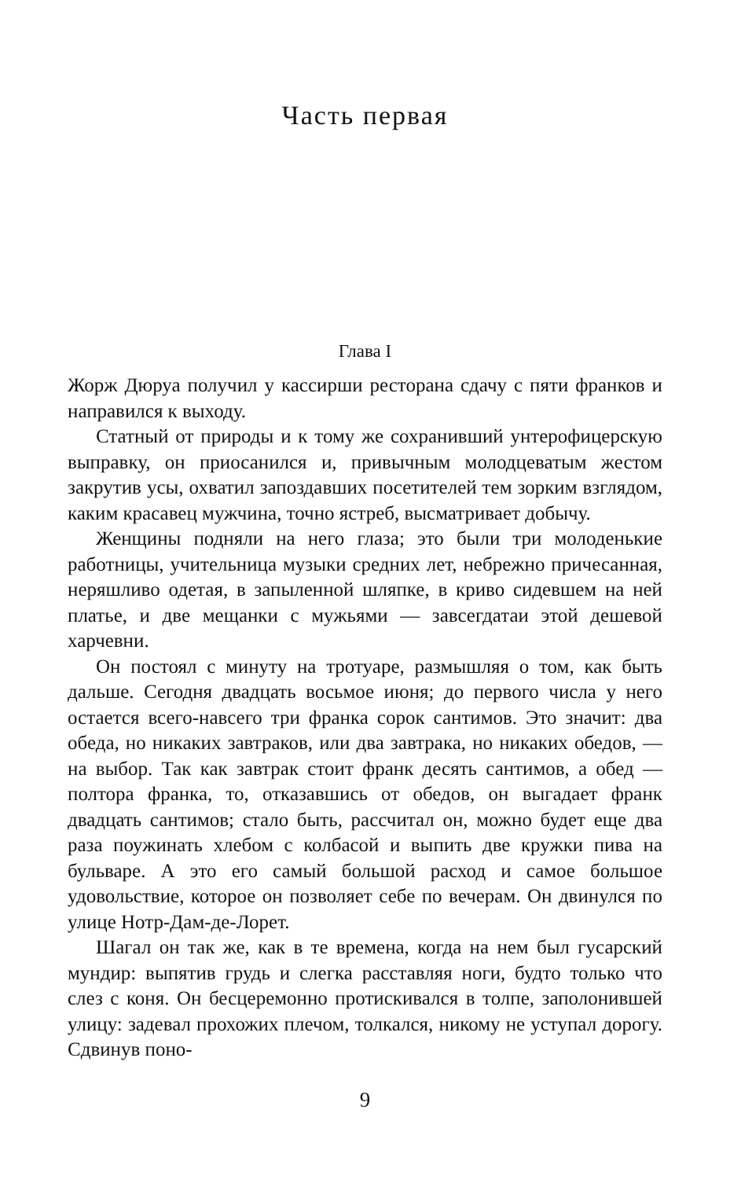Часть первая
Глава I
Жорж Дюруа получил у кассирши ресторана сдачу с пяти франков и направился к выходу.
Статный от природы и к тому же сохранивший унтерофицерскую выправку, он приосанился и, привычным молодцеватым жестом закрутив усы, охватил запоздавших посетителей тем зорким взглядом, каким красавец мужчина, точно ястреб, высматривает добычу.
Женщины подняли на него глаза; это были три молоденькие работницы, учительница музыки средних лет, небрежно причесанная, неряшливо одетая, в запыленной шляпке, в криво сидевшем на ней платье, и две мещанки с мужьями — завсегдатаи этой дешевой харчевни.
Он постоял с минуту на тротуаре, размышляя о том, как быть дальше. Сегодня двадцать восьмое июня; до первого числа у него остается всего-навсего три франка сорок сантимов. Это значит: два обеда, но никаких завтраков, или два завтрака, но никаких обедов, — на выбор. Так как завтрак стоит франк десять сантимов, а обед — полтора франка, то, отказавшись от обедов, он выгадает франк двадцать сантимов; стало быть, рассчитал он, можно будет еще два раза поужинать хлебом с колбасой и выпить две кружки пива на бульваре. А это его самый большой расход и самое большое удовольствие, которое он позволяет себе по вечерам. Он двинулся по улице Нотр-Дам-де-Лорет.
Шагал он так же, как в те времена, когда на нем был гусарский мундир: выпятив грудь и слегка расставляя ноги, будто только что слез с коня. Он бесцеремонно протискивался в толпе, заполонившей улицу: задевал прохожих плечом, толкался, никому не уступал дорогу. Сдвинув поно-
9